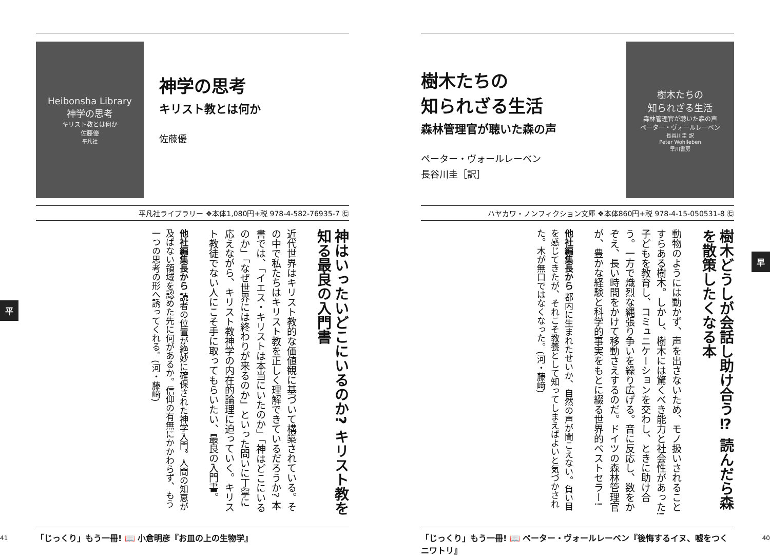Heibonsha Library
神学の思考
キリスト教とは何か
佐藤優
平凡社
神学の思考
キリスト教とは何か
佐藤優
平凡社ライブラリー ❖本体1,080円+税 978-4-582-76935-7 ㊆
神はいったいどこにいるのか? キリスト教を知る最良の入門書
近代世界はキリスト教的な価値観に基づいて構築されている。その中で私たちはキリスト教を正しく理解できているだろうか? 本書では、「イエス・キリストは本当にいたのか」「神はどこにいるのか」「なぜ世界には終わりが来るのか」といった問いに丁寧に応えながら、キリスト教神学の内在的論理に迫っていく。キリスト教徒でない人にこそ手に取ってもらいたい、最良の入門書。
他社編集長から 読者の位置が絶妙に確保された神学入門。人間の知恵が及ばない領域を認めた先に何があるか。信仰の有無にかかわらず、もう一つの思考の形へ誘ってくれる。(河・藤﨑)
「じっくり」もう一冊! 📖 小倉明彦『お皿の上の生物学』
41
平
樹木たちの
知られざる生活
森林管理官が聴いた森の声
ペーター・ヴォールレーベン
長谷川圭［訳］
樹木たちの
知られざる生活
森林管理官が聴いた森の声
ペーター・ヴォールレーベン
長谷川圭 訳
Peter Wohlleben
早川書房
ハヤカワ・ノンフィクション文庫 ❖本体860円+税 978-4-15-050531-8 ㊆
樹木どうしが会話し助け合う⁉ 読んだら森を散策したくなる本
動物のようには動かず、声を出さないため、モノ扱いされることすらある樹木。しかし、樹木には驚くべき能力と社会性があった! 子どもを教育し、コミュニケーションを交わし、ときに助け合う。一方で熾烈な縄張り争いを繰り広げる。音に反応し、数をかぞえ、長い時間をかけて移動さえするのだ。ドイツの森林管理官が、豊かな経験と科学的事実をもとに綴る世界的ベストセラー!
他社編集長から 都内に生まれたせいか、自然の声が聞こえない。負い目を感じてきたが、それこそ教養として知ってしまえばよいと気づかされた。木が無口ではなくなった。(河・藤﨑)
「じっくり」もう一冊! 📖 ペーター・ヴォールレーベン『後悔するイヌ、嘘をつくニワトリ』
40
早